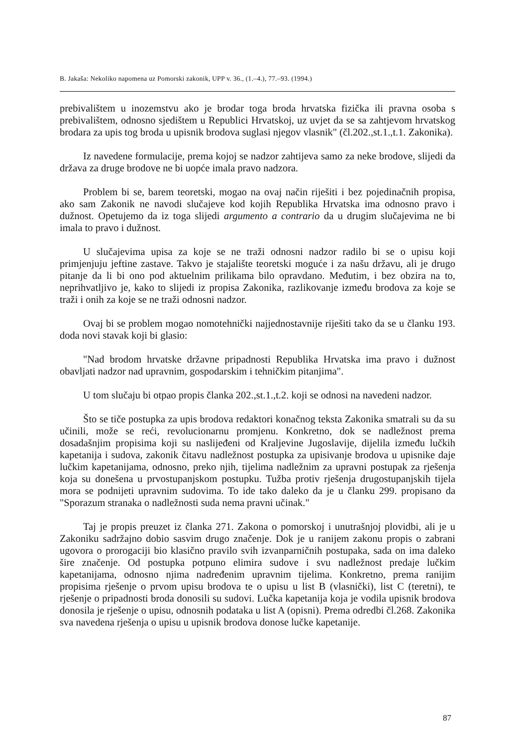B. Jakaša: Nekoliko napomena uz Pomorski zakonik, UPP v. 36., (1.–4.), 77.–93. (1994.)
prebivalištem u inozemstvu ako je brodar toga broda hrvatska fizička ili pravna osoba s prebivalištem, odnosno sjedištem u Republici Hrvatskoj, uz uvjet da se sa zahtjevom hrvatskog brodara za upis tog broda u upisnik brodova suglasi njegov vlasnik" (čl.202.,st.1.,t.1. Zakonika).
Iz navedene formulacije, prema kojoj se nadzor zahtijeva samo za neke brodove, slijedi da država za druge brodove ne bi uopće imala pravo nadzora.
Problem bi se, barem teoretski, mogao na ovaj način riješiti i bez pojedinačnih propisa, ako sam Zakonik ne navodi slučajeve kod kojih Republika Hrvatska ima odnosno pravo i dužnost. Opetujemo da iz toga slijedi argumento a contrario da u drugim slučajevima ne bi imala to pravo i dužnost.
U slučajevima upisa za koje se ne traži odnosni nadzor radilo bi se o upisu koji primjenjuju jeftine zastave. Takvo je stajalište teoretski moguće i za našu državu, ali je drugo pitanje da li bi ono pod aktuelnim prilikama bilo opravdano. Međutim, i bez obzira na to, neprihvatljivo je, kako to slijedi iz propisa Zakonika, razlikovanje između brodova za koje se traži i onih za koje se ne traži odnosni nadzor.
Ovaj bi se problem mogao nomotehnički najjednostavnije riješiti tako da se u članku 193. doda novi stavak koji bi glasio:
"Nad brodom hrvatske državne pripadnosti Republika Hrvatska ima pravo i dužnost obavljati nadzor nad upravnim, gospodarskim i tehničkim pitanjima".
U tom slučaju bi otpao propis članka 202.,st.1.,t.2. koji se odnosi na navedeni nadzor.
Što se tiče postupka za upis brodova redaktori konačnog teksta Zakonika smatrali su da su učinili, može se reći, revolucionarnu promjenu. Konkretno, dok se nadležnost prema dosadašnjim propisima koji su naslijeđeni od Kraljevine Jugoslavije, dijelila između lučkih kapetanija i sudova, zakonik čitavu nadležnost postupka za upisivanje brodova u upisnike daje lučkim kapetanijama, odnosno, preko njih, tijelima nadležnim za upravni postupak za rješenja koja su donešena u prvostupanjskom postupku. Tužba protiv rješenja drugostupanjskih tijela mora se podnijeti upravnim sudovima. To ide tako daleko da je u članku 299. propisano da "Sporazum stranaka o nadležnosti suda nema pravni učinak."
Taj je propis preuzet iz članka 271. Zakona o pomorskoj i unutrašnjoj plovidbi, ali je u Zakoniku sadržajno dobio sasvim drugo značenje. Dok je u ranijem zakonu propis o zabrani ugovora o prorogaciji bio klasično pravilo svih izvanparničnih postupaka, sada on ima daleko šire značenje. Od postupka potpuno elimira sudove i svu nadležnost predaje lučkim kapetanijama, odnosno njima nadređenim upravnim tijelima. Konkretno, prema ranijim propisima rješenje o prvom upisu brodova te o upisu u list B (vlasnički), list C (teretni), te rješenje o pripadnosti broda donosili su sudovi. Lučka kapetanija koja je vodila upisnik brodova donosila je rješenje o upisu, odnosnih podataka u list A (opisni). Prema odredbi čl.268. Zakonika sva navedena rješenja o upisu u upisnik brodova donose lučke kapetanije.
87